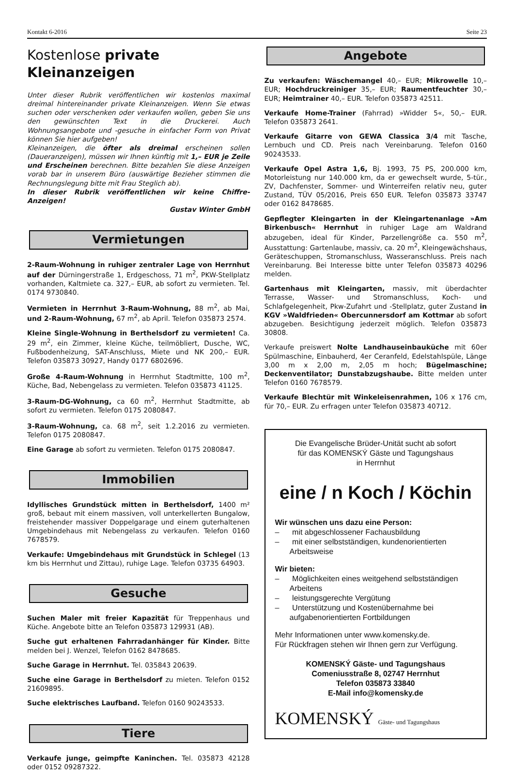Kontakt 6-2016 Seite 23
Kostenlose private Kleinanzeigen
Unter dieser Rubrik veröffentlichen wir kostenlos maximal dreimal hintereinander private Kleinanzeigen. Wenn Sie etwas suchen oder verschenken oder verkaufen wollen, geben Sie uns den gewünschten Text in die Druckerei. Auch Wohnungsangebote und -gesuche in einfacher Form von Privat können Sie hier aufgeben!
Kleinanzeigen, die öfter als dreimal erscheinen sollen (Daueranzeigen), müssen wir Ihnen künftig mit 1,– EUR je Zeile und Erscheinen berechnen. Bitte bezahlen Sie diese Anzeigen vorab bar in unserem Büro (auswärtige Bezieher stimmen die Rechnungslegung bitte mit Frau Steglich ab).
In dieser Rubrik veröffentlichen wir keine Chiffre-Anzeigen!
Gustav Winter GmbH
Vermietungen
2-Raum-Wohnung in ruhiger zentraler Lage von Herrnhut auf der Dürningerstraße 1, Erdgeschoss, 71 m<sup>2</sup>, PKW-Stellplatz vorhanden, Kaltmiete ca. 327,– EUR, ab sofort zu vermieten. Tel. 0174 9730840.
Vermieten in Herrnhut 3-Raum-Wohnung, 88 m<sup>2</sup>, ab Mai, und 2-Raum-Wohnung, 67 m<sup>2</sup>, ab April. Telefon 035873 2574.
Kleine Single-Wohnung in Berthelsdorf zu vermieten! Ca. 29 m<sup>2</sup>, ein Zimmer, kleine Küche, teilmöbliert, Dusche, WC, Fußbodenheizung, SAT-Anschluss, Miete und NK 200,– EUR. Telefon 035873 30927, Handy 0177 6802696.
Große 4-Raum-Wohnung in Herrnhut Stadtmitte, 100 m<sup>2</sup>, Küche, Bad, Nebengelass zu vermieten. Telefon 035873 41125.
3-Raum-DG-Wohnung, ca 60 m<sup>2</sup>, Herrnhut Stadtmitte, ab sofort zu vermieten. Telefon 0175 2080847.
3-Raum-Wohnung, ca. 68 m<sup>2</sup>, seit 1.2.2016 zu vermieten. Telefon 0175 2080847.
Eine Garage ab sofort zu vermieten. Telefon 0175 2080847.
Immobilien
Idyllisches Grundstück mitten in Berthelsdorf, 1400 m² groß, bebaut mit einem massiven, voll unterkellerten Bungalow, freistehender massiver Doppelgarage und einem guterhaltenen Umgebindehaus mit Nebengelass zu verkaufen. Telefon 0160 7678579.
Verkaufe: Umgebindehaus mit Grundstück in Schlegel (13 km bis Herrnhut und Zittau), ruhige Lage. Telefon 03735 64903.
Gesuche
Suchen Maler mit freier Kapazität für Treppenhaus und Küche. Angebote bitte an Telefon 035873 129931 (AB).
Suche gut erhaltenen Fahrradanhänger für Kinder. Bitte melden bei J. Wenzel, Telefon 0162 8478685.
Suche Garage in Herrnhut. Tel. 035843 20639.
Suche eine Garage in Berthelsdorf zu mieten. Telefon 0152 21609895.
Suche elektrisches Laufband. Telefon 0160 90243533.
Tiere
Verkaufe junge, geimpfte Kaninchen. Tel. 035873 42128 oder 0152 09287322.
Angebote
Zu verkaufen: Wäschemangel 40,– EUR; Mikrowelle 10,– EUR; Hochdruckreiniger 35,– EUR; Raumentfeuchter 30,– EUR; Heimtrainer 40,– EUR. Telefon 035873 42511.
Verkaufe Home-Trainer (Fahrrad) »Widder 5«, 50,– EUR. Telefon 035873 2641.
Verkaufe Gitarre von GEWA Classica 3/4 mit Tasche, Lernbuch und CD. Preis nach Vereinbarung. Telefon 0160 90243533.
Verkaufe Opel Astra 1,6, Bj. 1993, 75 PS, 200.000 km, Motorleistung nur 140.000 km, da er gewechselt wurde, 5-tür., ZV, Dachfenster, Sommer- und Winterreifen relativ neu, guter Zustand, TÜV 05/2016, Preis 650 EUR. Telefon 035873 33747 oder 0162 8478685.
Gepflegter Kleingarten in der Kleingartenanlage »Am Birkenbusch« Herrnhut in ruhiger Lage am Waldrand abzugeben, ideal für Kinder, Parzellengröße ca. 550 m<sup>2</sup>, Ausstattung: Gartenlaube, massiv, ca. 20 m<sup>2</sup>, Kleingewächshaus, Geräteschuppen, Stromanschluss, Wasseranschluss. Preis nach Vereinbarung. Bei Interesse bitte unter Telefon 035873 40296 melden.
Gartenhaus mit Kleingarten, massiv, mit überdachter Terrasse, Wasser- und Stromanschluss, Koch- und Schlafgelegenheit, Pkw-Zufahrt und -Stellplatz, guter Zustand in KGV »Waldfrieden« Obercunnersdorf am Kottmar ab sofort abzugeben. Besichtigung jederzeit möglich. Telefon 035873 30808.
Verkaufe preiswert Nolte Landhauseinbauküche mit 60er Spülmaschine, Einbauherd, 4er Ceranfeld, Edelstahlspüle, Länge 3,00 m x 2,00 m, 2,05 m hoch; Bügelmaschine; Deckenventilator; Dunstabzugshaube. Bitte melden unter Telefon 0160 7678579.
Verkaufe Blechtür mit Winkeleisenrahmen, 106 x 176 cm, für 70,– EUR. Zu erfragen unter Telefon 035873 40712.
Die Evangelische Brüder-Unität sucht ab sofort
für das KOMENSKÝ Gäste und Tagungshaus
in Herrnhut
eine / n Koch / Köchin
Wir wünschen uns dazu eine Person:
– mit abgeschlossener Fachausbildung
– mit einer selbstständigen, kundenorientierten Arbeitsweise
Wir bieten:
– Möglichkeiten eines weitgehend selbstständigen Arbeitens
– leistungsgerechte Vergütung
– Unterstützung und Kostenübernahme bei aufgabenorientierten Fortbildungen
Mehr Informationen unter www.komensky.de.
Für Rückfragen stehen wir Ihnen gern zur Verfügung.
KOMENSKÝ Gäste- und Tagungshaus
Comeniusstraße 8, 02747 Herrnhut
Telefon 035873 33840
E-Mail info@komensky.de
KOMENSKÝ Gäste- und Tagungshaus